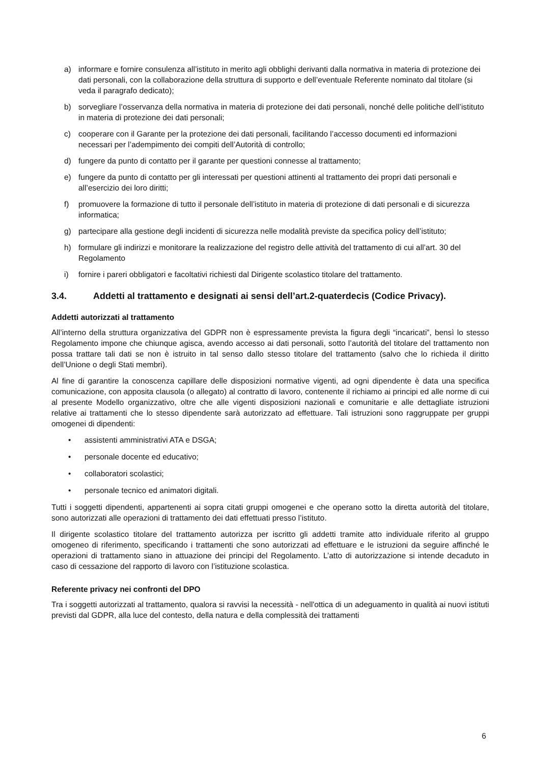a) informare e fornire consulenza all’istituto in merito agli obblighi derivanti dalla normativa in materia di protezione dei dati personali, con la collaborazione della struttura di supporto e dell’eventuale Referente nominato dal titolare (si veda il paragrafo dedicato);
b) sorvegliare l’osservanza della normativa in materia di protezione dei dati personali, nonché delle politiche dell’istituto in materia di protezione dei dati personali;
c) cooperare con il Garante per la protezione dei dati personali, facilitando l’accesso documenti ed informazioni necessari per l’adempimento dei compiti dell’Autorità di controllo;
d) fungere da punto di contatto per il garante per questioni connesse al trattamento;
e) fungere da punto di contatto per gli interessati per questioni attinenti al trattamento dei propri dati personali e all’esercizio dei loro diritti;
f) promuovere la formazione di tutto il personale dell’istituto in materia di protezione di dati personali e di sicurezza informatica;
g) partecipare alla gestione degli incidenti di sicurezza nelle modalità previste da specifica policy dell’istituto;
h) formulare gli indirizzi e monitorare la realizzazione del registro delle attività del trattamento di cui all’art. 30 del Regolamento
i) fornire i pareri obbligatori e facoltativi richiesti dal Dirigente scolastico titolare del trattamento.
3.4. Addetti al trattamento e designati ai sensi dell’art.2-quaterdecis (Codice Privacy).
Addetti autorizzati al trattamento
All’interno della struttura organizzativa del GDPR non è espressamente prevista la figura degli “incaricati”, bensì lo stesso Regolamento impone che chiunque agisca, avendo accesso ai dati personali, sotto l’autorità del titolare del trattamento non possa trattare tali dati se non è istruito in tal senso dallo stesso titolare del trattamento (salvo che lo richieda il diritto dell’Unione o degli Stati membri).
Al fine di garantire la conoscenza capillare delle disposizioni normative vigenti, ad ogni dipendente è data una specifica comunicazione, con apposita clausola (o allegato) al contratto di lavoro, contenente il richiamo ai principi ed alle norme di cui al presente Modello organizzativo, oltre che alle vigenti disposizioni nazionali e comunitarie e alle dettagliate istruzioni relative ai trattamenti che lo stesso dipendente sarà autorizzato ad effettuare. Tali istruzioni sono raggruppate per gruppi omogenei di dipendenti:
• assistenti amministrativi ATA e DSGA;
• personale docente ed educativo;
• collaboratori scolastici;
• personale tecnico ed animatori digitali.
Tutti i soggetti dipendenti, appartenenti ai sopra citati gruppi omogenei e che operano sotto la diretta autorità del titolare, sono autorizzati alle operazioni di trattamento dei dati effettuati presso l’istituto.
Il dirigente scolastico titolare del trattamento autorizza per iscritto gli addetti tramite atto individuale riferito al gruppo omogeneo di riferimento, specificando i trattamenti che sono autorizzati ad effettuare e le istruzioni da seguire affinché le operazioni di trattamento siano in attuazione dei principi del Regolamento. L’atto di autorizzazione si intende decaduto in caso di cessazione del rapporto di lavoro con l’istituzione scolastica.
Referente privacy nei confronti del DPO
Tra i soggetti autorizzati al trattamento, qualora si ravvisi la necessità - nell'ottica di un adeguamento in qualità ai nuovi istituti previsti dal GDPR, alla luce del contesto, della natura e della complessità dei trattamenti
6